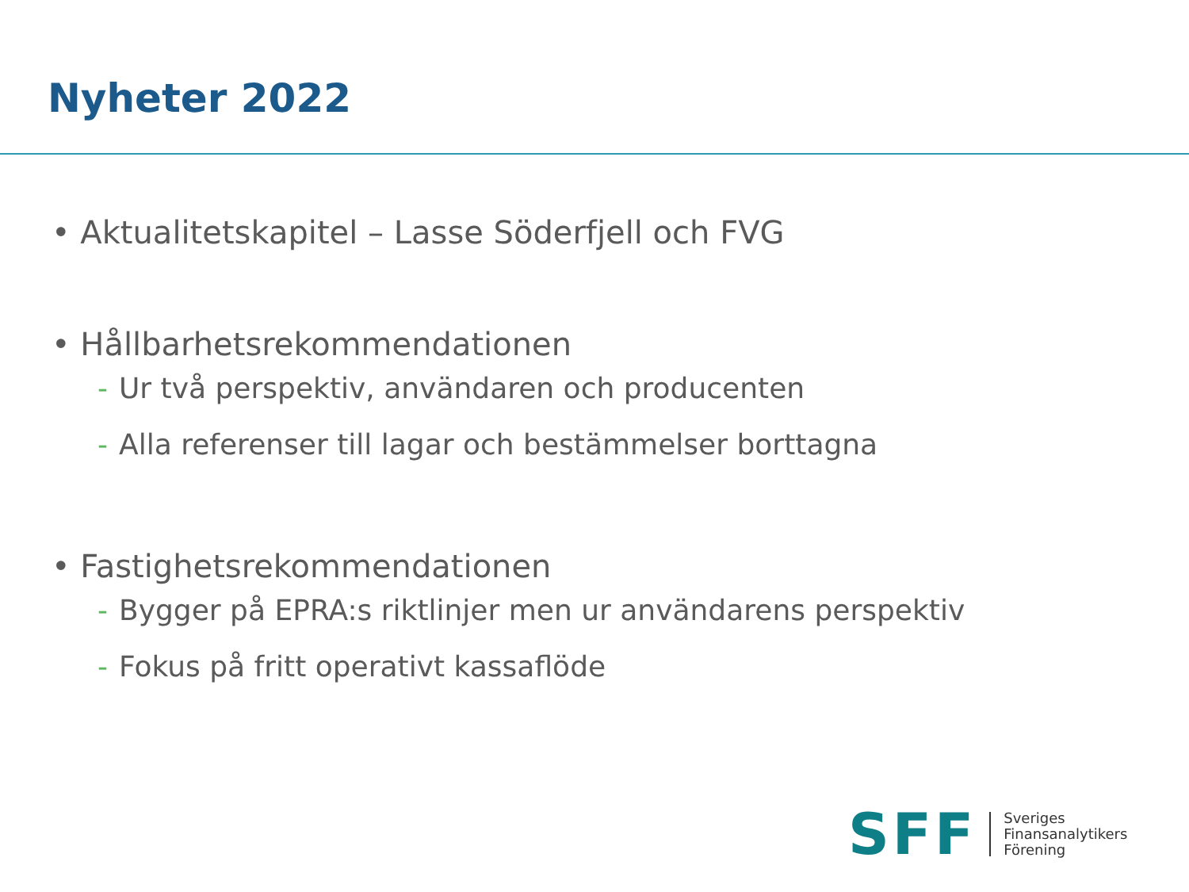Nyheter 2022
• Aktualitetskapitel – Lasse Söderfjell och FVG
• Hållbarhetsrekommendationen
- Ur två perspektiv, användaren och producenten
- Alla referenser till lagar och bestämmelser borttagna
• Fastighetsrekommendationen
- Bygger på EPRA:s riktlinjer men ur användarens perspektiv
- Fokus på fritt operativt kassaflöde
SFF
Sveriges
Finansanalytikers
Förening